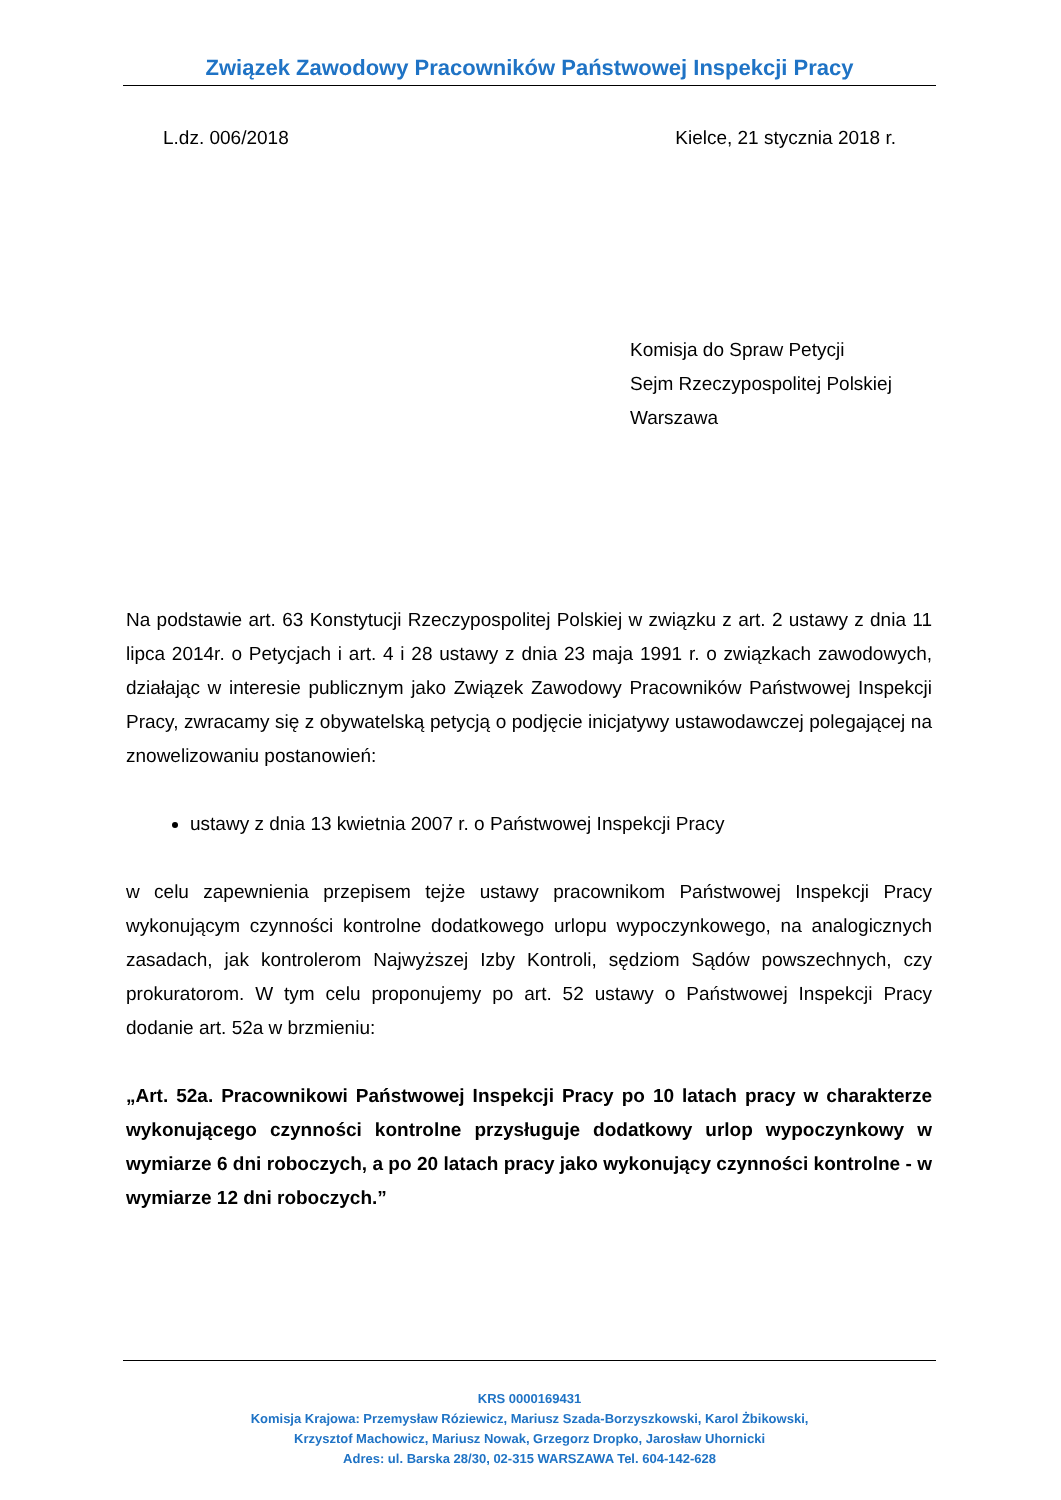Związek Zawodowy Pracowników Państwowej Inspekcji Pracy
L.dz. 006/2018 Kielce, 21 stycznia 2018 r.
Komisja do Spraw Petycji
Sejm Rzeczypospolitej Polskiej
Warszawa
Na podstawie art. 63 Konstytucji Rzeczypospolitej Polskiej w związku z art. 2 ustawy z dnia 11 lipca 2014r. o Petycjach i art. 4 i 28 ustawy z dnia 23 maja 1991 r. o związkach zawodowych, działając w interesie publicznym jako Związek Zawodowy Pracowników Państwowej Inspekcji Pracy, zwracamy się z obywatelską petycją o podjęcie inicjatywy ustawodawczej polegającej na znowelizowaniu postanowień:
ustawy z dnia 13 kwietnia 2007 r. o Państwowej Inspekcji Pracy
w celu zapewnienia przepisem tejże ustawy pracownikom Państwowej Inspekcji Pracy wykonującym czynności kontrolne dodatkowego urlopu wypoczynkowego, na analogicznych zasadach, jak kontrolerom Najwyższej Izby Kontroli, sędziom Sądów powszechnych, czy prokuratorom. W tym celu proponujemy po art. 52 ustawy o Państwowej Inspekcji Pracy dodanie art. 52a w brzmieniu:
„Art. 52a. Pracownikowi Państwowej Inspekcji Pracy po 10 latach pracy w charakterze wykonującego czynności kontrolne przysługuje dodatkowy urlop wypoczynkowy w wymiarze 6 dni roboczych, a po 20 latach pracy jako wykonujący czynności kontrolne - w wymiarze 12 dni roboczych.”
KRS 0000169431
Komisja Krajowa: Przemysław Róziewicz, Mariusz Szada-Borzyszkowski, Karol Żbikowski,
Krzysztof Machowicz, Mariusz Nowak, Grzegorz Dropko, Jarosław Uhornicki
Adres: ul. Barska 28/30, 02-315 WARSZAWA Tel. 604-142-628